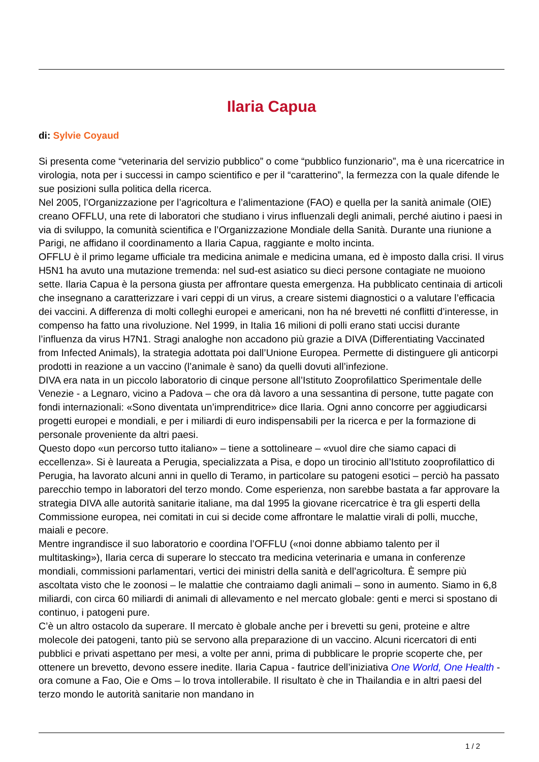Ilaria Capua
di: Sylvie Coyaud
Si presenta come “veterinaria del servizio pubblico” o come “pubblico funzionario”, ma è una ricercatrice in virologia, nota per i successi in campo scientifico e per il “caratterino”, la fermezza con la quale difende le sue posizioni sulla politica della ricerca.
Nel 2005, l’Organizzazione per l’agricoltura e l’alimentazione (FAO) e quella per la sanità animale (OIE) creano OFFLU, una rete di laboratori che studiano i virus influenzali degli animali, perché aiutino i paesi in via di sviluppo, la comunità scientifica e l’Organizzazione Mondiale della Sanità. Durante una riunione a Parigi, ne affidano il coordinamento a Ilaria Capua, raggiante e molto incinta.
OFFLU è il primo legame ufficiale tra medicina animale e medicina umana, ed è imposto dalla crisi. Il virus H5N1 ha avuto una mutazione tremenda: nel sud-est asiatico su dieci persone contagiate ne muoiono sette. Ilaria Capua è la persona giusta per affrontare questa emergenza. Ha pubblicato centinaia di articoli che insegnano a caratterizzare i vari ceppi di un virus, a creare sistemi diagnostici o a valutare l’efficacia dei vaccini. A differenza di molti colleghi europei e americani, non ha né brevetti né conflitti d’interesse, in compenso ha fatto una rivoluzione. Nel 1999, in Italia 16 milioni di polli erano stati uccisi durante l’influenza da virus H7N1. Stragi analoghe non accadono più grazie a DIVA (Differentiating Vaccinated from Infected Animals), la strategia adottata poi dall’Unione Europea. Permette di distinguere gli anticorpi prodotti in reazione a un vaccino (l’animale è sano) da quelli dovuti all’infezione.
DIVA era nata in un piccolo laboratorio di cinque persone all’Istituto Zooprofilattico Sperimentale delle Venezie - a Legnaro, vicino a Padova – che ora dà lavoro a una sessantina di persone, tutte pagate con fondi internazionali: «Sono diventata un’imprenditrice» dice Ilaria. Ogni anno concorre per aggiudicarsi progetti europei e mondiali, e per i miliardi di euro indispensabili per la ricerca e per la formazione di personale proveniente da altri paesi.
Questo dopo «un percorso tutto italiano» – tiene a sottolineare – «vuol dire che siamo capaci di eccellenza». Si è laureata a Perugia, specializzata a Pisa, e dopo un tirocinio all’Istituto zooprofilattico di Perugia, ha lavorato alcuni anni in quello di Teramo, in particolare su patogeni esotici – perciò ha passato parecchio tempo in laboratori del terzo mondo. Come esperienza, non sarebbe bastata a far approvare la strategia DIVA alle autorità sanitarie italiane, ma dal 1995 la giovane ricercatrice è tra gli esperti della Commissione europea, nei comitati in cui si decide come affrontare le malattie virali di polli, mucche, maiali e pecore.
Mentre ingrandisce il suo laboratorio e coordina l’OFFLU («noi donne abbiamo talento per il multitasking»), Ilaria cerca di superare lo steccato tra medicina veterinaria e umana in conferenze mondiali, commissioni parlamentari, vertici dei ministri della sanità e dell’agricoltura. È sempre più ascoltata visto che le zoonosi – le malattie che contraiamo dagli animali – sono in aumento. Siamo in 6,8 miliardi, con circa 60 miliardi di animali di allevamento e nel mercato globale: genti e merci si spostano di continuo, i patogeni pure.
C’è un altro ostacolo da superare. Il mercato è globale anche per i brevetti su geni, proteine e altre molecole dei patogeni, tanto più se servono alla preparazione di un vaccino. Alcuni ricercatori di enti pubblici e privati aspettano per mesi, a volte per anni, prima di pubblicare le proprie scoperte che, per ottenere un brevetto, devono essere inedite. Ilaria Capua - fautrice dell’iniziativa One World, One Health - ora comune a Fao, Oie e Oms – lo trova intollerabile. Il risultato è che in Thailandia e in altri paesi del terzo mondo le autorità sanitarie non mandano in
1 / 2